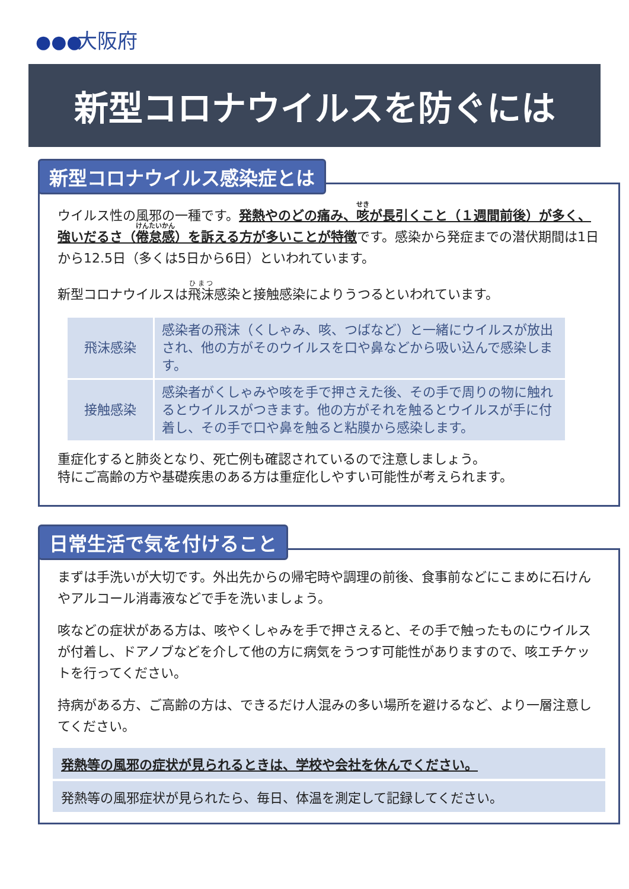●●● 大阪府
新型コロナウイルスを防ぐには
新型コロナウイルス感染症とは
ウイルス性の風邪の一種です。発熱やのどの痛み、咳が長引くこと（１週間前後）が多く、強いだるさ（倦怠感）を訴える方が多いことが特徴です。感染から発症までの潜伏期間は1日から12.5日（多くは5日から6日）といわれています。
新型コロナウイルスは飛沫感染と接触感染によりうつるといわれています。
| 飛沫感染 | 感染者の飛沫（くしゃみ、咳、つばなど）と一緒にウイルスが放出され、他の方がそのウイルスを口や鼻などから吸い込んで感染します。 |
| 接触感染 | 感染者がくしゃみや咳を手で押さえた後、その手で周りの物に触れるとウイルスがつきます。他の方がそれを触るとウイルスが手に付着し、その手で口や鼻を触ると粘膜から感染します。 |
重症化すると肺炎となり、死亡例も確認されているので注意しましょう。
特にご高齢の方や基礎疾患のある方は重症化しやすい可能性が考えられます。
日常生活で気を付けること
まずは手洗いが大切です。外出先からの帰宅時や調理の前後、食事前などにこまめに石けんやアルコール消毒液などで手を洗いましょう。
咳などの症状がある方は、咳やくしゃみを手で押さえると、その手で触ったものにウイルスが付着し、ドアノブなどを介して他の方に病気をうつす可能性がありますので、咳エチケットを行ってください。
持病がある方、ご高齢の方は、できるだけ人混みの多い場所を避けるなど、より一層注意してください。
発熱等の風邪の症状が見られるときは、学校や会社を休んでください。
発熱等の風邪症状が見られたら、毎日、体温を測定して記録してください。